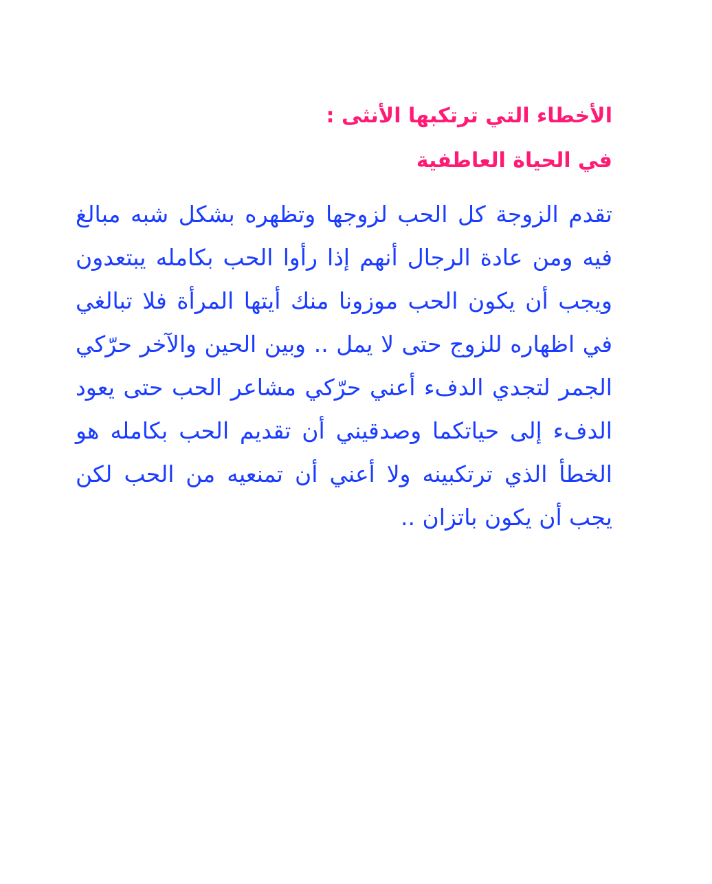الأخطاء التي ترتكبها الأنثى :
في الحياة العاطفية
تقدم الزوجة كل الحب لزوجها وتظهره بشكل شبه مبالغ فيه ومن عادة الرجال أنهم إذا رأوا الحب بكامله يبتعدون ويجب أن يكون الحب موزونا منك أيتها المرأة فلا تبالغي في اظهاره للزوج حتى لا يمل .. وبين الحين والآخر حرّكي الجمر لتجدي الدفء أعني حرّكي مشاعر الحب حتى يعود الدفء إلى حياتكما وصدقيني أن تقديم الحب بكامله هو الخطأ الذي ترتكبينه ولا أعني أن تمنعيه من الحب لكن يجب أن يكون باتزان ..